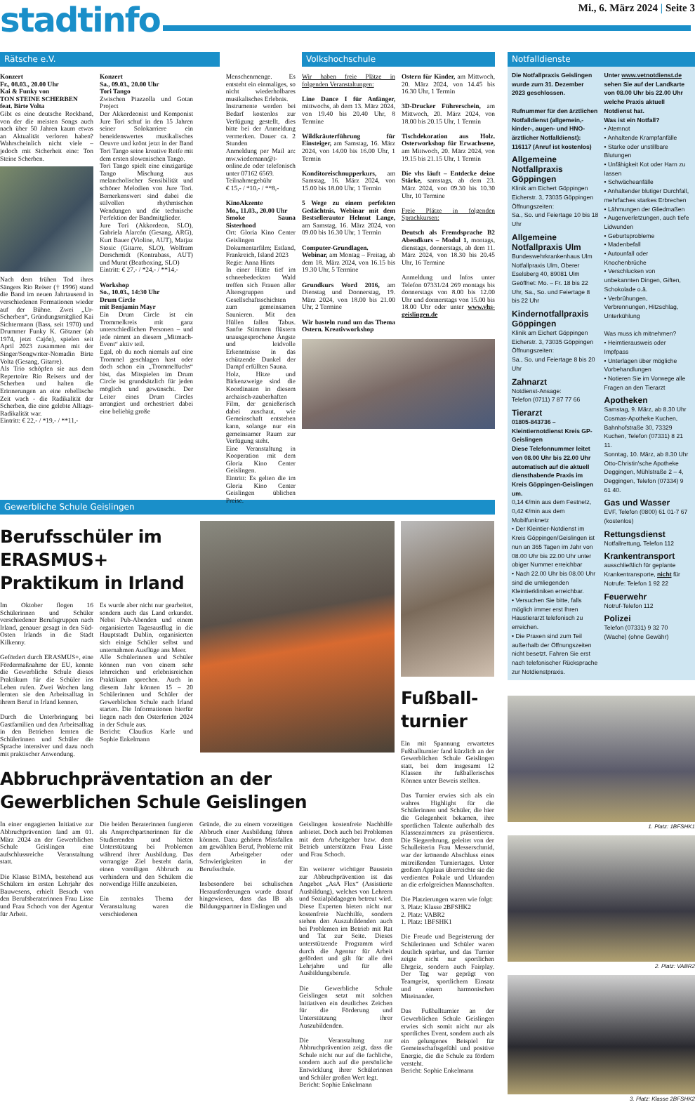stadtinfo
Mi., 6. März 2024 | Seite 3
Rätsche e.V.
Konzert
Fr., 08.03., 20.00 Uhr
Kai & Funky von
TON STEINE SCHERBEN
feat. Birte Volta
Gibt es eine deutsche Rockband, von der die meisten Songs auch nach über 50 Jahren kaum etwas an Aktualität verloren haben? Wahrscheinlich nicht viele – jedoch mit Sicherheit eine: Ton Steine Scherben.
Nach dem frühen Tod ihres Sängers Rio Reiser († 1996) stand die Band im neuen Jahrtausend in verschiedenen Formationen wieder auf der Bühne. Zwei „Ur-Scherben“, Gründungsmitglied Kai Sichtermann (Bass, seit 1970) und Drummer Funky K. Götzner (ab 1974, jetzt Cajón), spielen seit April 2023 zusammen mit der Singer/Songwriter-Nomadin Birte Volta (Gesang, Gitarre).
Als Trio schöpfen sie aus dem Repertoire Rio Reisers und der Scherben und halten die Erinnerungen an eine rebellische Zeit wach - die Radikalität der Scherben, die eine gelebte Alltags-Radikalität war.
Eintritt: € 22,- / *19,- / **11,-
Konzert
Sa., 09.03., 20.00 Uhr
Tori Tango
Zwischen Piazzolla und Gotan Project
Der Akkordeonist und Komponist Jure Tori schuf in den 15 Jahren seiner Solokarriere ein beneidenswertes musikalisches Oeuvre und krönt jetzt in der Band Tori Tango seine kreative Reife mit dem ersten slowenischen Tango.
Tori Tango spielt eine einzigartige Tango Mischung aus melancholischer Sensibilität und schöner Melodien von Jure Tori. Bemerkenswert sind dabei die stilvollen rhythmischen Wendungen und die technische Perfektion der Bandmitglieder.
Jure Tori (Akkordeon, SLO), Gabriela Alarcón (Gesang, ARG), Kurt Bauer (Violine, AUT), Matjaz Stosic (Gitarre, SLO), Wolfram Derschmidt (Kontrabass, AUT) und Murat (Beatboxing, SLO)
Eintritt: € 27,- / *24,- / **14,-
Workshop
So., 10.03., 14:30 Uhr
Drum Circle
mit Benjamin Mayr
Ein Drum Circle ist ein Trommelkreis mit ganz unterschiedlichen Personen – und jede nimmt an diesem „Mitmach-Event“ aktiv teil.
Egal, ob du noch niemals auf eine Trommel geschlagen hast oder doch schon ein „Trommelfuchs“ bist, das Mitspielen im Drum Circle ist grundsätzlich für jeden möglich und gewünscht. Der Leiter eines Drum Circles arrangiert und orchestriert dabei eine beliebig große
Menschenmenge. Es entsteht ein einmaliges, so nicht wiederholbares musikalisches Erlebnis.
Instrumente werden bei Bedarf kostenlos zur Verfügung gestellt, dies bitte bei der Anmeldung vermerken. Dauer ca. 2 Stunden
Anmeldung per Mail an: mw.wiedemann@t-online.de oder telefonisch unter 07162 6569.
Teilnahmegebühr
€ 15,- / *10,- / **8,-
KinoAkzente
Mo., 11.03., 20.00 Uhr
Smoke Sauna Sisterhood
Ort: Gloria Kino Center Geislingen
Dokumentarfilm; Estland, Frankreich, Island 2023
Regie: Anna Hints
In einer Hütte tief im schneebedeckten Wald treffen sich Frauen aller Altersgruppen und Gesellschaftsschichten zum gemeinsamen Saunieren. Mit den Hüllen fallen Tabus. Sanfte Stimmen flüstern unausgesprochene Ängste und leidvolle Erkenntnisse in das schützende Dunkel der Dampf erfüllten Sauna.
Holz, Hitze und Birkenzweige sind die Koordinaten in diesem archaisch-zauberhaften Film, der genießerisch dabei zuschaut, wie Gemeinschaft entstehen kann, solange nur ein gemeinsamer Raum zur Verfügung steht.
Eine Veranstaltung in Kooperation mit dem Gloria Kino Center Geislingen.
Eintritt: Es gelten die im Gloria Kino Center Geislingen üblichen Preise.
Volkshochschule
Wir haben freie Plätze in folgenden Veranstaltungen:
Line Dance I für Anfänger, mittwochs, ab dem 13. März 2024, von 19.40 bis 20.40 Uhr, 8 Termine
Wildkräuterführung für Einsteiger, am Samstag, 16. März 2024, von 14.00 bis 16.00 Uhr, 1 Termin
Konditoreischnupperkurs, am Samstag, 16. März 2024, von 15.00 bis 18.00 Uhr, 1 Termin
5 Wege zu einem perfekten Gedächtnis. Webinar mit dem Bestsellerautor Helmut Lange, am Samstag, 16. März 2024, von 09.00 bis 16.30 Uhr, 1 Termin
Computer-Grundlagen. Webinar, am Montag – Freitag, ab dem 18. März 2024, von 16.15 bis 19.30 Uhr, 5 Termine
Grundkurs Word 2016, am Dienstag und Donnerstag, 19. März 2024, von 18.00 bis 21.00 Uhr, 2 Termine
Wir basteln rund um das Thema Ostern. Kreativworkshop
Ostern für Kinder, am Mittwoch, 20. März 2024, von 14.45 bis 16.30 Uhr, 1 Termin
3D-Drucker Führerschein, am Mittwoch, 20. März 2024, von 18.00 bis 20.15 Uhr, 1 Termin
Tischdekoration aus Holz. Osterworkshop für Erwachsene, am Mittwoch, 20. März 2024, von 19.15 bis 21.15 Uhr, 1 Termin
Die vhs läuft – Entdecke deine Stärke, samstags, ab dem 23. März 2024, von 09.30 bis 10.30 Uhr, 10 Termine
Freie Plätze in folgenden Sprachkursen:
Deutsch als Fremdsprache B2 Abendkurs – Modul 1, montags, dienstags, donnerstags, ab dem 11. März 2024, von 18.30 bis 20.45 Uhr, 16 Termine
Anmeldung und Infos unter Telefon 07331/24 269 montags bis donnerstags von 8.00 bis 12.00 Uhr und donnerstags von 15.00 bis 18.00 Uhr oder unter www.vhs-geislingen.de
Gewerbliche Schule Geislingen
Berufsschüler im ERASMUS+ Praktikum in Irland
Im Oktober flogen 16 Schülerinnen und Schüler verschiedener Berufsgruppen nach Irland, genauer gesagt in den Süd-Osten Irlands in die Stadt Kilkenny.
Gefördert durch ERASMUS+, eine Fördermaßnahme der EU, konnte die Gewerbliche Schule dieses Praktikum für die Schüler ins Leben rufen. Zwei Wochen lang lernten sie den Arbeitsalltag in ihrem Beruf in Irland kennen.
Durch die Unterbringung bei Gastfamilien und den Arbeitsalltag in den Betrieben lernten die Schülerinnen und Schüler die Sprache intensiver und dazu noch mit praktischer Anwendung.
Es wurde aber nicht nur gearbeitet, sondern auch das Land erkundet. Nebst Pub-Abenden und einem organisierten Tagesausflug in die Hauptstadt Dublin, organisierten sich einige Schüler selbst und unternahmen Ausflüge ans Meer.
Alle Schülerinnen und Schüler können nun von einem sehr lehrreichen und erlebnisreichen Praktikum sprechen. Auch in diesem Jahr können 15 – 20 Schülerinnen und Schüler der Gewerblichen Schule nach Irland starten. Die Informationen hierfür liegen nach den Osterferien 2024 in der Schule aus.
Bericht: Claudius Karle und Sophie Enkelmann
Abbruchpräventation an der Gewerblichen Schule Geislingen
In einer engagierten Initiative zur Abbruchprävention fand am 01. März 2024 an der Gewerblichen Schule Geislingen eine aufschlussreiche Veranstaltung statt.
Die Klasse B1MA, bestehend aus Schülern im ersten Lehrjahr des Bauwesens, erhielt Besuch von den Berufsberaterinnen Frau Lisse und Frau Schoch von der Agentur für Arbeit.
Die beiden Beraterinnen fungieren als Ansprechpartnerinnen für die Studierenden und bieten Unterstützung bei Problemen während ihrer Ausbildung. Das vorrangige Ziel besteht darin, einen voreiligen Abbruch zu verhindern und den Schülern die notwendige Hilfe anzubieten.
Ein zentrales Thema der Veranstaltung waren die verschiedenen
Gründe, die zu einem vorzeitigen Abbruch einer Ausbildung führen können. Dazu gehören Missfallen am gewählten Beruf, Probleme mit dem Arbeitgeber oder Schwierigkeiten in der Berufsschule.
Insbesondere bei schulischen Herausforderungen wurde darauf hingewiesen, dass das IB als Bildungspartner in Eislingen und
Geislingen kostenfreie Nachhilfe anbietet. Doch auch bei Problemen mit dem Arbeitgeber bzw. dem Betrieb unterstützen Frau Lisse und Frau Schoch.
Ein weiterer wichtiger Baustein zur Abbruchprävention ist das Angebot „AsA Flex“ (Assistierte Ausbildung), welches von Lehrern und Sozialpädagogen betreut wird. Diese Experten bieten nicht nur kostenfreie Nachhilfe, sondern stehen den Auszubildenden auch bei Problemen im Betrieb mit Rat und Tat zur Seite. Dieses unterstützende Programm wird durch die Agentur für Arbeit gefördert und gilt für alle drei Lehrjahre und für alle Ausbildungsberufe.
Die Gewerbliche Schule Geislingen setzt mit solchen Initiativen ein deutliches Zeichen für die Förderung und Unterstützung ihrer Auszubildenden.
Die Veranstaltung zur Abbruchprävention zeigt, dass die Schule nicht nur auf die fachliche, sondern auch auf die persönliche Entwicklung ihrer Schülerinnen und Schüler großen Wert legt.
Bericht: Sophie Enkelmann
Fußball-turnier
Ein mit Spannung erwartetes Fußballturnier fand kürzlich an der Gewerblichen Schule Geislingen statt, bei dem insgesamt 12 Klassen ihr fußballerisches Können unter Beweis stellten.
Das Turnier erwies sich als ein wahres Highlight für die Schülerinnen und Schüler, die hier die Gelegenheit bekamen, ihre sportlichen Talente außerhalb des Klassenzimmers zu präsentieren. Die Siegerehrung, geleitet von der Schulleiterin Frau Messerschmid, war der krönende Abschluss eines mitreißenden Turniertages. Unter großem Applaus überreichte sie die verdienten Pokale und Urkunden an die erfolgreichen Mannschaften.
Die Platzierungen waren wie folgt:
3. Platz: Klasse 2BFSHK2
2. Platz: VABR2
1. Platz: 1BFSHK1
Die Freude und Begeisterung der Schülerinnen und Schüler waren deutlich spürbar, und das Turnier zeigte nicht nur sportlichen Ehrgeiz, sondern auch Fairplay. Der Tag war geprägt von Teamgeist, sportlichem Einsatz und einem harmonischen Miteinander.
Das Fußballturnier an der Gewerblichen Schule Geislingen erwies sich somit nicht nur als sportliches Event, sondern auch als ein gelungenes Beispiel für Gemeinschaftsgefühl und positive Energie, die die Schule zu fördern versteht.
Bericht: Sophie Enkelmann
Notfalldienste
Die Notfallpraxis Geislingen wurde zum 31. Dezember 2023 geschlossen.
Rufnummer für den ärztlichen Notfalldienst (allgemein,- kinder-, augen- und HNO-ärztlicher Notfalldienst): 116117 (Anruf ist kostenlos)
Allgemeine Notfallpraxis Göppingen
Klinik am Eichert Göppingen
Eicherstr. 3, 73035 Göppingen
Öffnungszeiten:
Sa., So. und Feiertage 10 bis 18 Uhr
Allgemeine Notfallpraxis Ulm
Bundeswehrkrankenhaus Ulm
Notfallpraxis Ulm, Oberer Eselsberg 40, 89081 Ulm
Geöffnet: Mo. – Fr. 18 bis 22 Uhr, Sa., So. und Feiertage 8 bis 22 Uhr
Kindernotfallpraxis Göppingen
Klinik am Eichert Göppingen
Eicherstr. 3, 73035 Göppingen
Öffnungszeiten:
Sa., So. und Feiertage 8 bis 20 Uhr
Zahnarzt
Notdienst-Ansage:
Telefon (0711) 7 87 77 66
Tierarzt
01805-843736 – Kleintiernotdienst Kreis GP-Geislingen
Diese Telefonnummer leitet von 08.00 Uhr bis 22.00 Uhr automatisch auf die aktuell diensthabende Praxis im Kreis Göppingen-Geislingen um.
0,14 €/min aus dem Festnetz,
0,42 €/min aus dem Mobilfunknetz
• Der Kleintier-Notdienst im Kreis Göppingen/Geislingen ist nun an 365 Tagen im Jahr von 08.00 Uhr bis 22.00 Uhr unter obiger Nummer erreichbar
• Nach 22.00 Uhr bis 08.00 Uhr sind die umliegenden Kleintierkliniken erreichbar.
• Versuchen Sie bitte, falls möglich immer erst Ihren Haustierarzt telefonisch zu erreichen.
• Die Praxen sind zum Teil außerhalb der Öffnungszeiten nicht besetzt. Fahren Sie erst nach telefonischer Rücksprache zur Notdienstpraxis.
Unter www.vetnotdienst.de sehen Sie auf der Landkarte von 08.00 Uhr bis 22.00 Uhr welche Praxis aktuell Notdienst hat.
Was ist ein Notfall?
• Atemnot
• Anhaltende Krampfanfälle
• Starke oder unstillbare Blutungen
• Unfähigkeit Kot oder Harn zu lassen
• Schwächeanfälle
• Anhaltender blutiger Durchfall, mehrfaches starkes Erbrechen
• Lähmungen der Gliedmaßen
• Augenverletzungen, auch tiefe Lidwunden
• Geburtsprobleme
• Madenbefall
• Autounfall oder Knochenbrüche
• Verschlucken von unbekannten Dingen, Giften, Schokolade o.ä.
• Verbrühungen, Verbrennungen, Hitzschlag, Unterkühlung
Was muss ich mitnehmen?
• Heimtierausweis oder Impfpass
• Unterlagen über mögliche Vorbehandlungen
• Notieren Sie im Vorwege alle Fragen an den Tierarzt
Apotheken
Samstag, 9. März, ab 8.30 Uhr Cosmas-Apotheke Kuchen, Bahnhofstraße 30, 73329 Kuchen, Telefon (07331) 8 21 11.
Sonntag, 10. März, ab 8.30 Uhr Otto-Christin'sche Apotheke Deggingen, Mühlstraße 2 – 4, Deggingen, Telefon (07334) 9 61 40.
Gas und Wasser
EVF, Telefon (0800) 61 01-7 67 (kostenlos)
Rettungsdienst
Notfallrettung, Telefon 112
Krankentransport
ausschließlich für geplante Krankentransporte, nicht für Notrufe: Telefon 1 92 22
Feuerwehr
Notruf-Telefon 112
Polizei
Telefon (07331) 9 32 70 (Wache) (ohne Gewähr)
1. Platz: 1BFSHK1
2. Platz: VABR2
3. Platz: Klasse 2BFSHK2